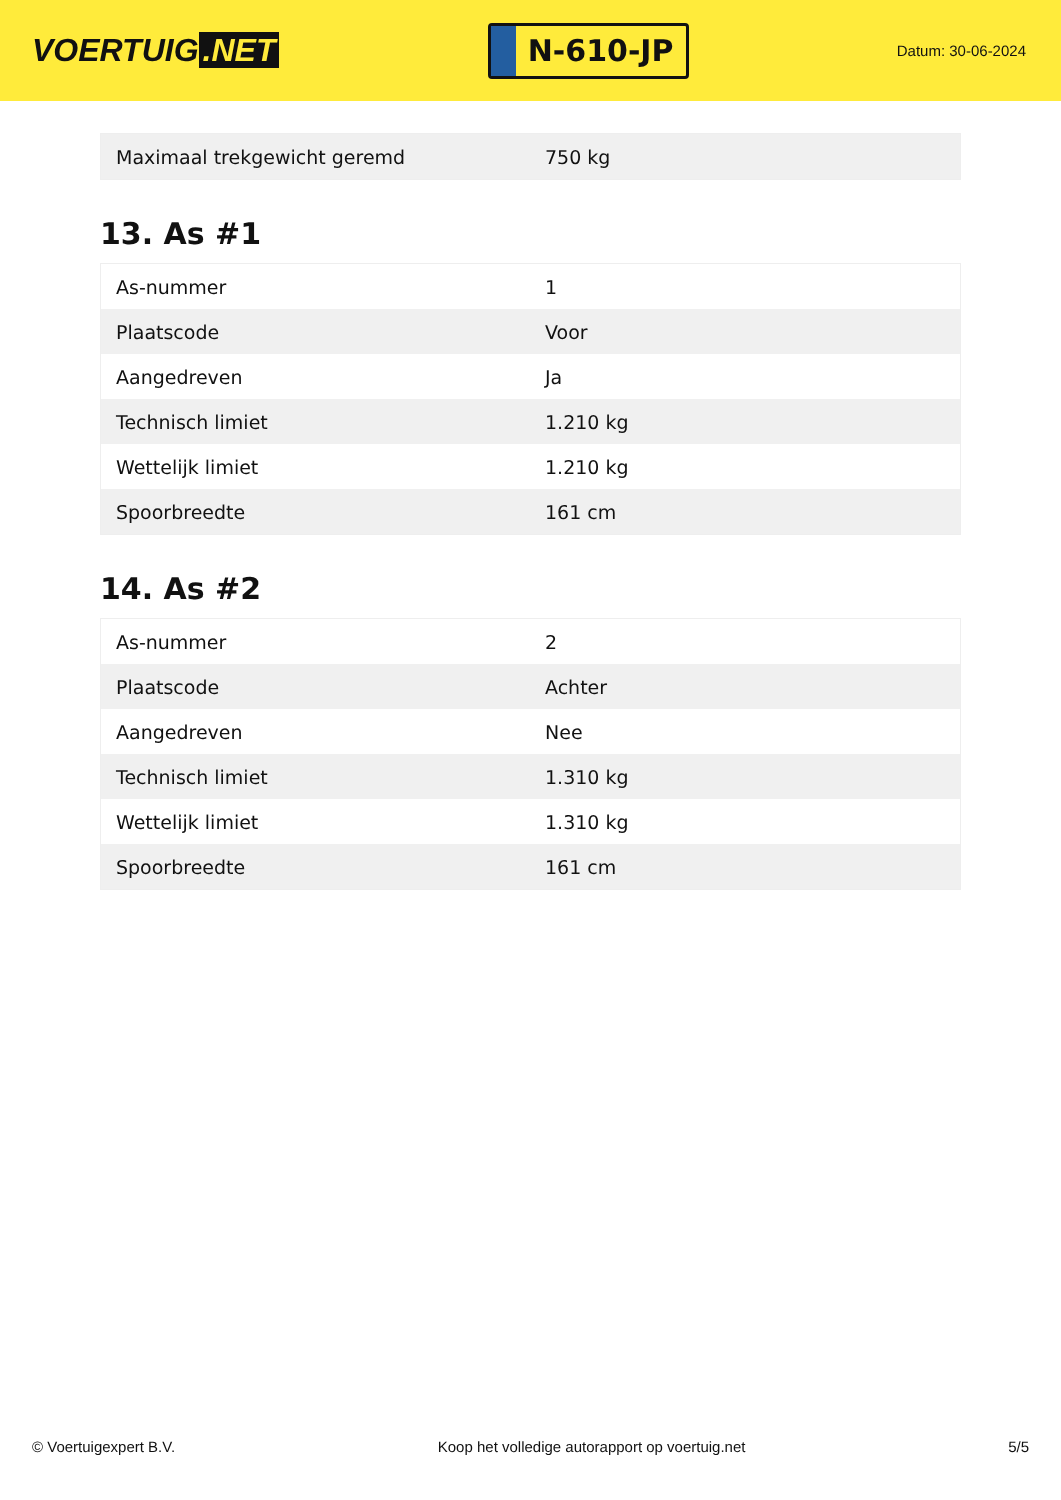VOERTUIG.NET
N-610-JP
Datum: 30-06-2024
| Maximaal trekgewicht geremd | 750 kg |
13. As #1
| As-nummer | 1 |
| Plaatscode | Voor |
| Aangedreven | Ja |
| Technisch limiet | 1.210 kg |
| Wettelijk limiet | 1.210 kg |
| Spoorbreedte | 161 cm |
14. As #2
| As-nummer | 2 |
| Plaatscode | Achter |
| Aangedreven | Nee |
| Technisch limiet | 1.310 kg |
| Wettelijk limiet | 1.310 kg |
| Spoorbreedte | 161 cm |
© Voertuigexpert B.V. Koop het volledige autorapport op voertuig.net 5/5